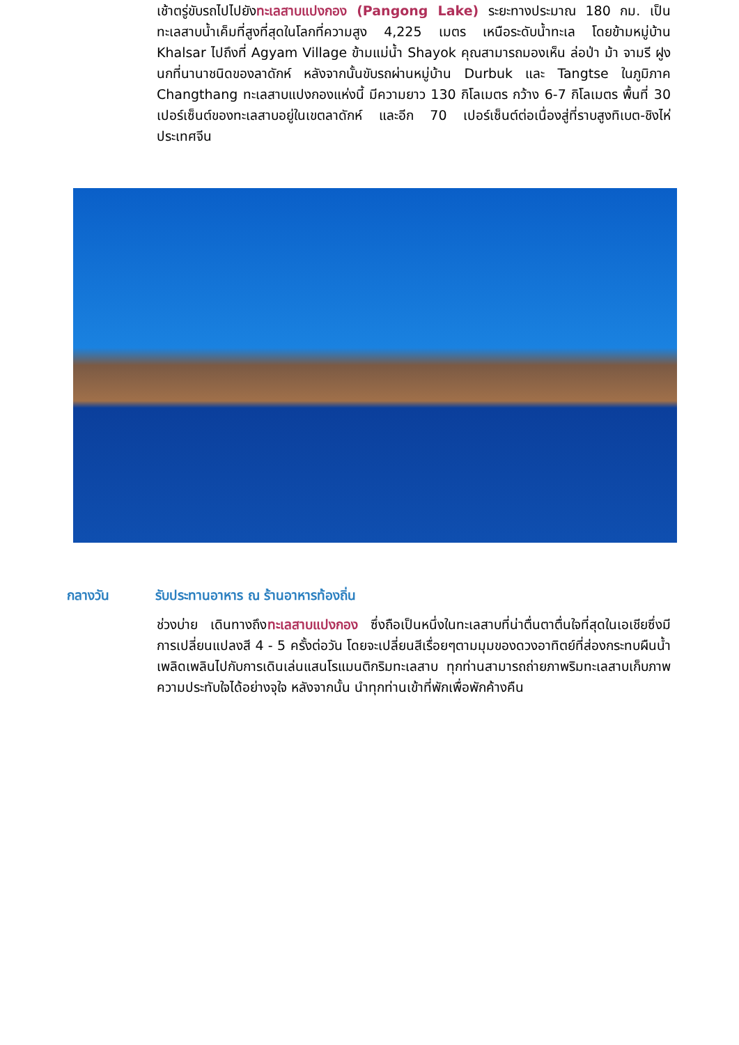เช้าตรู่ขับรถไปไปยังทะเลสาบแปงกอง (Pangong Lake) ระยะทางประมาณ 180 กม. เป็นทะเลสาบน้ำเค็มที่สูงที่สุดในโลกที่ความสูง 4,225 เมตร เหนือระดับน้ำทะเล โดยข้ามหมู่บ้าน Khalsar ไปถึงที่ Agyam Village ข้ามแม่น้ำ Shayok คุณสามารถมองเห็น ล่อป่า ม้า จามรี ฝูงนกที่นานาชนิดของลาดักห์ หลังจากนั้นขับรถผ่านหมู่บ้าน Durbuk และ Tangtse ในภูมิภาค Changthang ทะเลสาบแปงกองแห่งนี้ มีความยาว 130 กิโลเมตร กว้าง 6-7 กิโลเมตร พื้นที่ 30 เปอร์เซ็นต์ของทะเลสาบอยู่ในเขตลาดักห์ และอีก 70 เปอร์เซ็นต์ต่อเนื่องสู่ที่ราบสูงทิเบต-ชิงไห่ ประเทศจีน
กลางวัน รับประทานอาหาร ณ ร้านอาหารท้องถิ่น
ช่วงบ่าย เดินทางถึงทะเลสาบแปงกอง ซึ่งถือเป็นหนึ่งในทะเลสาบที่น่าตื่นตาตื่นใจที่สุดในเอเชียซึ่งมีการเปลี่ยนแปลงสี 4 - 5 ครั้งต่อวัน โดยจะเปลี่ยนสีเรื่อยๆตามมุมของดวงอาทิตย์ที่ส่องกระทบผืนน้ำ เพลิดเพลินไปกับการเดินเล่นแสนโรแมนติกริมทะเลสาบ ทุกท่านสามารถถ่ายภาพริมทะเลสาบเก็บภาพความประทับใจได้อย่างจุใจ หลังจากนั้น นำทุกท่านเข้าที่พักเพื่อพักค้างคืน